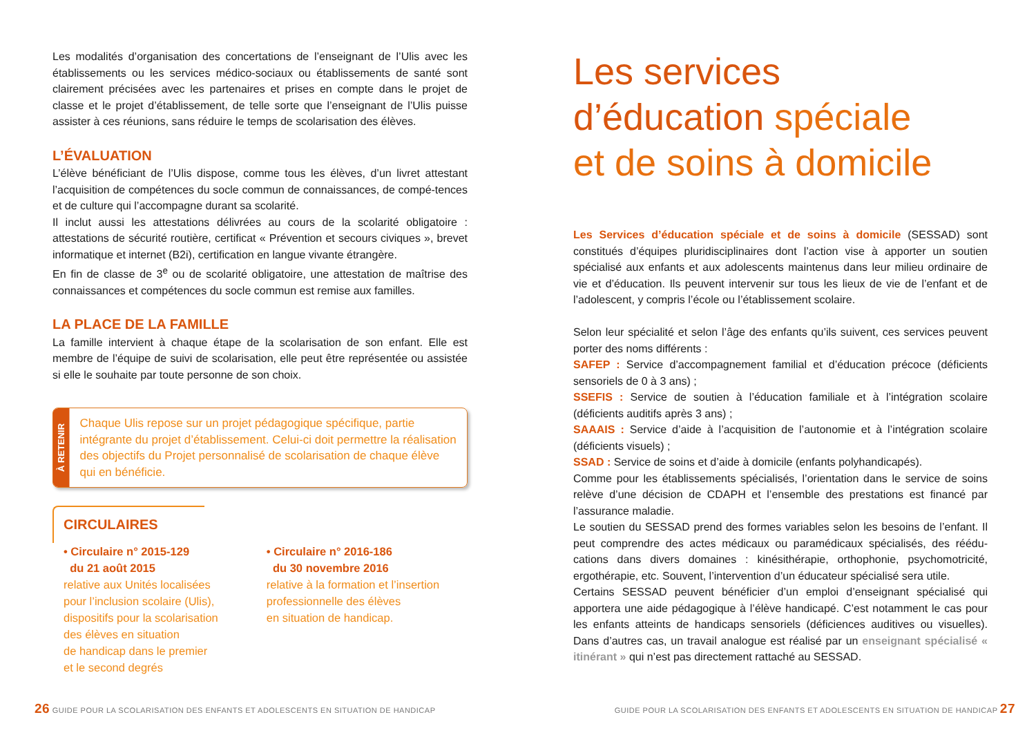Les modalités d’organisation des concertations de l’enseignant de l’Ulis avec les établissements ou les services médico-sociaux ou établissements de santé sont clairement précisées avec les partenaires et prises en compte dans le projet de classe et le projet d’établissement, de telle sorte que l’enseignant de l’Ulis puisse assister à ces réunions, sans réduire le temps de scolarisation des élèves.
L’ÉVALUATION
L’élève bénéficiant de l’Ulis dispose, comme tous les élèves, d’un livret attestant l’acquisition de compétences du socle commun de connaissances, de compé-tences et de culture qui l’accompagne durant sa scolarité.
Il inclut aussi les attestations délivrées au cours de la scolarité obligatoire : attestations de sécurité routière, certificat « Prévention et secours civiques », brevet informatique et internet (B2i), certification en langue vivante étrangère.
En fin de classe de 3<sup>e</sup> ou de scolarité obligatoire, une attestation de maîtrise des connaissances et compétences du socle commun est remise aux familles.
LA PLACE DE LA FAMILLE
La famille intervient à chaque étape de la scolarisation de son enfant. Elle est membre de l’équipe de suivi de scolarisation, elle peut être représentée ou assistée si elle le souhaite par toute personne de son choix.
À RETENIR
Chaque Ulis repose sur un projet pédagogique spécifique, partie intégrante du projet d’établissement. Celui-ci doit permettre la réalisation des objectifs du Projet personnalisé de scolarisation de chaque élève qui en bénéficie.
CIRCULAIRES
• Circulaire n° 2015-129
du 21 août 2015
relative aux Unités localisées
pour l’inclusion scolaire (Ulis),
dispositifs pour la scolarisation
des élèves en situation
de handicap dans le premier
et le second degrés
• Circulaire n° 2016-186
du 30 novembre 2016
relative à la formation et l’insertion
professionnelle des élèves
en situation de handicap.
26 GUIDE POUR LA SCOLARISATION DES ENFANTS ET ADOLESCENTS EN SITUATION DE HANDICAP
Les services
d’éducation spéciale
et de soins à domicile
Les Services d’éducation spéciale et de soins à domicile (SESSAD) sont constitués d’équipes pluridisciplinaires dont l’action vise à apporter un soutien spécialisé aux enfants et aux adolescents maintenus dans leur milieu ordinaire de vie et d’éducation. Ils peuvent intervenir sur tous les lieux de vie de l’enfant et de l’adolescent, y compris l’école ou l’établissement scolaire.
Selon leur spécialité et selon l’âge des enfants qu’ils suivent, ces services peuvent porter des noms différents :
SAFEP : Service d’accompagnement familial et d’éducation précoce (déficients sensoriels de 0 à 3 ans) ;
SSEFIS : Service de soutien à l’éducation familiale et à l’intégration scolaire (déficients auditifs après 3 ans) ;
SAAAIS : Service d’aide à l’acquisition de l’autonomie et à l’intégration scolaire (déficients visuels) ;
SSAD : Service de soins et d’aide à domicile (enfants polyhandicapés).
Comme pour les établissements spécialisés, l’orientation dans le service de soins relève d’une décision de CDAPH et l’ensemble des prestations est financé par l’assurance maladie.
Le soutien du SESSAD prend des formes variables selon les besoins de l’enfant. Il peut comprendre des actes médicaux ou paramédicaux spécialisés, des réédu-cations dans divers domaines : kinésithérapie, orthophonie, psychomotricité, ergothérapie, etc. Souvent, l’intervention d’un éducateur spécialisé sera utile.
Certains SESSAD peuvent bénéficier d’un emploi d’enseignant spécialisé qui apportera une aide pédagogique à l’élève handicapé. C’est notamment le cas pour les enfants atteints de handicaps sensoriels (déficiences auditives ou visuelles). Dans d’autres cas, un travail analogue est réalisé par un enseignant spécialisé « itinérant » qui n’est pas directement rattaché au SESSAD.
GUIDE POUR LA SCOLARISATION DES ENFANTS ET ADOLESCENTS EN SITUATION DE HANDICAP 27